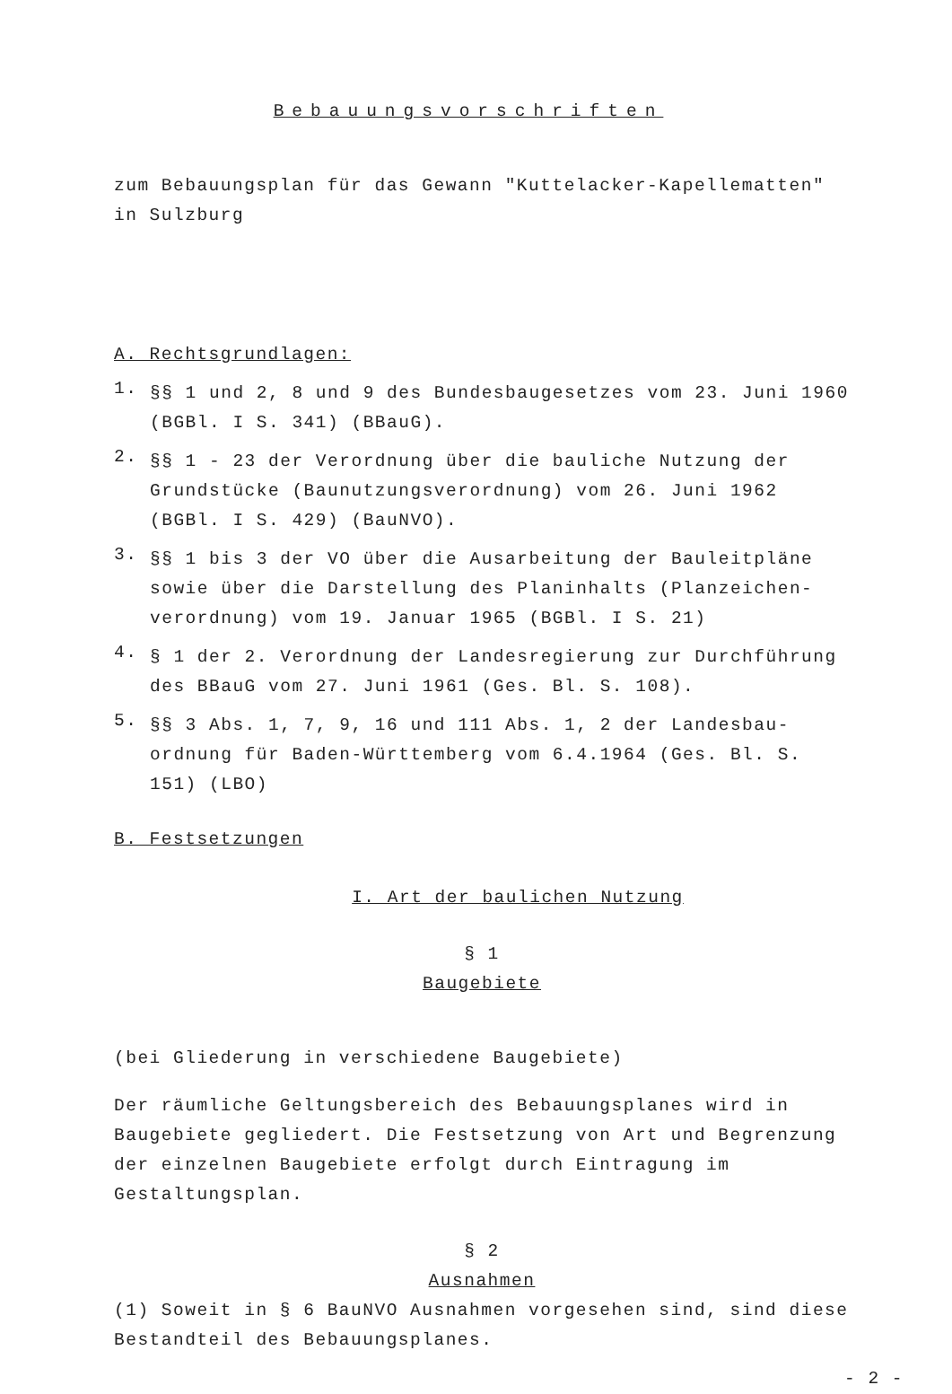Bebauungsvorschriften
zum Bebauungsplan für das Gewann "Kuttelacker-Kapellematten"
in Sulzburg
A. Rechtsgrundlagen:
1.
§§ 1 und 2, 8 und 9 des Bundesbaugesetzes vom 23. Juni 1960 (BGBl. I S. 341) (BBauG).
2.
§§ 1 - 23 der Verordnung über die bauliche Nutzung der Grundstücke (Baunutzungsverordnung) vom 26. Juni 1962 (BGBl. I S. 429) (BauNVO).
3.
§§ 1 bis 3 der VO über die Ausarbeitung der Bauleitpläne sowie über die Darstellung des Planinhalts (Planzeichen-verordnung) vom 19. Januar 1965 (BGBl. I S. 21)
4.
§ 1 der 2. Verordnung der Landesregierung zur Durchführung des BBauG vom 27. Juni 1961 (Ges. Bl. S. 108).
5.
§§ 3 Abs. 1, 7, 9, 16 und 111 Abs. 1, 2 der Landesbau-ordnung für Baden-Württemberg vom 6.4.1964 (Ges. Bl. S. 151) (LBO)
B. Festsetzungen
I. Art der baulichen Nutzung
§ 1
Baugebiete
(bei Gliederung in verschiedene Baugebiete)
Der räumliche Geltungsbereich des Bebauungsplanes wird in Baugebiete gegliedert. Die Festsetzung von Art und Begrenzung der einzelnen Baugebiete erfolgt durch Eintragung im Gestaltungsplan.
§ 2
Ausnahmen
(1) Soweit in § 6 BauNVO Ausnahmen vorgesehen sind, sind diese Bestandteil des Bebauungsplanes.
- 2 -